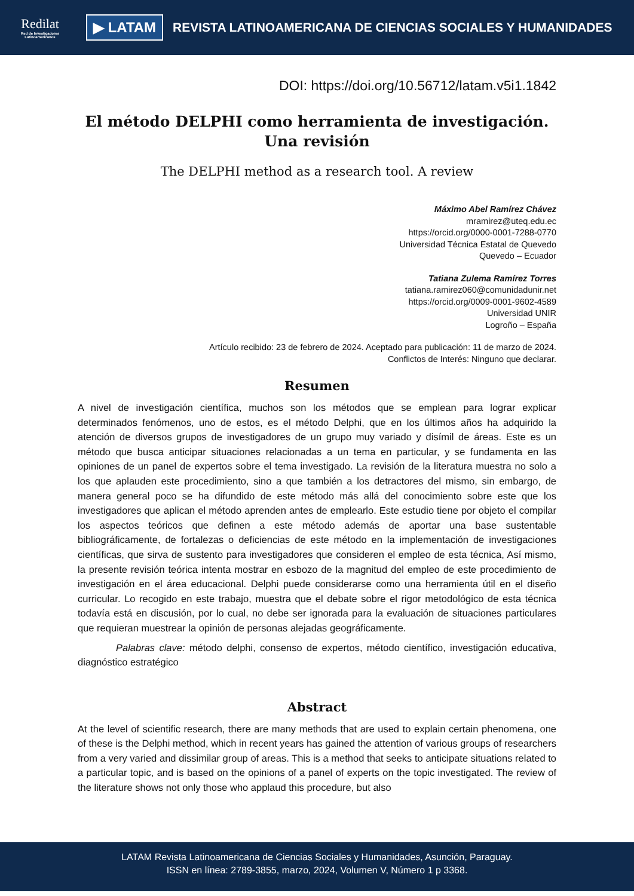Redilat
Red de Investigadores Latinoamericanos
▶ LATAM
REVISTA LATINOAMERICANA DE CIENCIAS SOCIALES Y HUMANIDADES
DOI: https://doi.org/10.56712/latam.v5i1.1842
El método DELPHI como herramienta de investigación. Una revisión
The DELPHI method as a research tool. A review
Máximo Abel Ramírez Chávez
mramirez@uteq.edu.ec
https://orcid.org/0000-0001-7288-0770
Universidad Técnica Estatal de Quevedo
Quevedo – Ecuador
Tatiana Zulema Ramírez Torres
tatiana.ramirez060@comunidadunir.net
https://orcid.org/0009-0001-9602-4589
Universidad UNIR
Logroño – España
Artículo recibido: 23 de febrero de 2024. Aceptado para publicación: 11 de marzo de 2024.
Conflictos de Interés: Ninguno que declarar.
Resumen
A nivel de investigación científica, muchos son los métodos que se emplean para lograr explicar determinados fenómenos, uno de estos, es el método Delphi, que en los últimos años ha adquirido la atención de diversos grupos de investigadores de un grupo muy variado y disímil de áreas. Este es un método que busca anticipar situaciones relacionadas a un tema en particular, y se fundamenta en las opiniones de un panel de expertos sobre el tema investigado. La revisión de la literatura muestra no solo a los que aplauden este procedimiento, sino a que también a los detractores del mismo, sin embargo, de manera general poco se ha difundido de este método más allá del conocimiento sobre este que los investigadores que aplican el método aprenden antes de emplearlo. Este estudio tiene por objeto el compilar los aspectos teóricos que definen a este método además de aportar una base sustentable bibliográficamente, de fortalezas o deficiencias de este método en la implementación de investigaciones científicas, que sirva de sustento para investigadores que consideren el empleo de esta técnica, Así mismo, la presente revisión teórica intenta mostrar en esbozo de la magnitud del empleo de este procedimiento de investigación en el área educacional. Delphi puede considerarse como una herramienta útil en el diseño curricular. Lo recogido en este trabajo, muestra que el debate sobre el rigor metodológico de esta técnica todavía está en discusión, por lo cual, no debe ser ignorada para la evaluación de situaciones particulares que requieran muestrear la opinión de personas alejadas geográficamente.
Palabras clave: método delphi, consenso de expertos, método científico, investigación educativa, diagnóstico estratégico
Abstract
At the level of scientific research, there are many methods that are used to explain certain phenomena, one of these is the Delphi method, which in recent years has gained the attention of various groups of researchers from a very varied and dissimilar group of areas. This is a method that seeks to anticipate situations related to a particular topic, and is based on the opinions of a panel of experts on the topic investigated. The review of the literature shows not only those who applaud this procedure, but also
LATAM Revista Latinoamericana de Ciencias Sociales y Humanidades, Asunción, Paraguay.
ISSN en línea: 2789-3855, marzo, 2024, Volumen V, Número 1 p 3368.